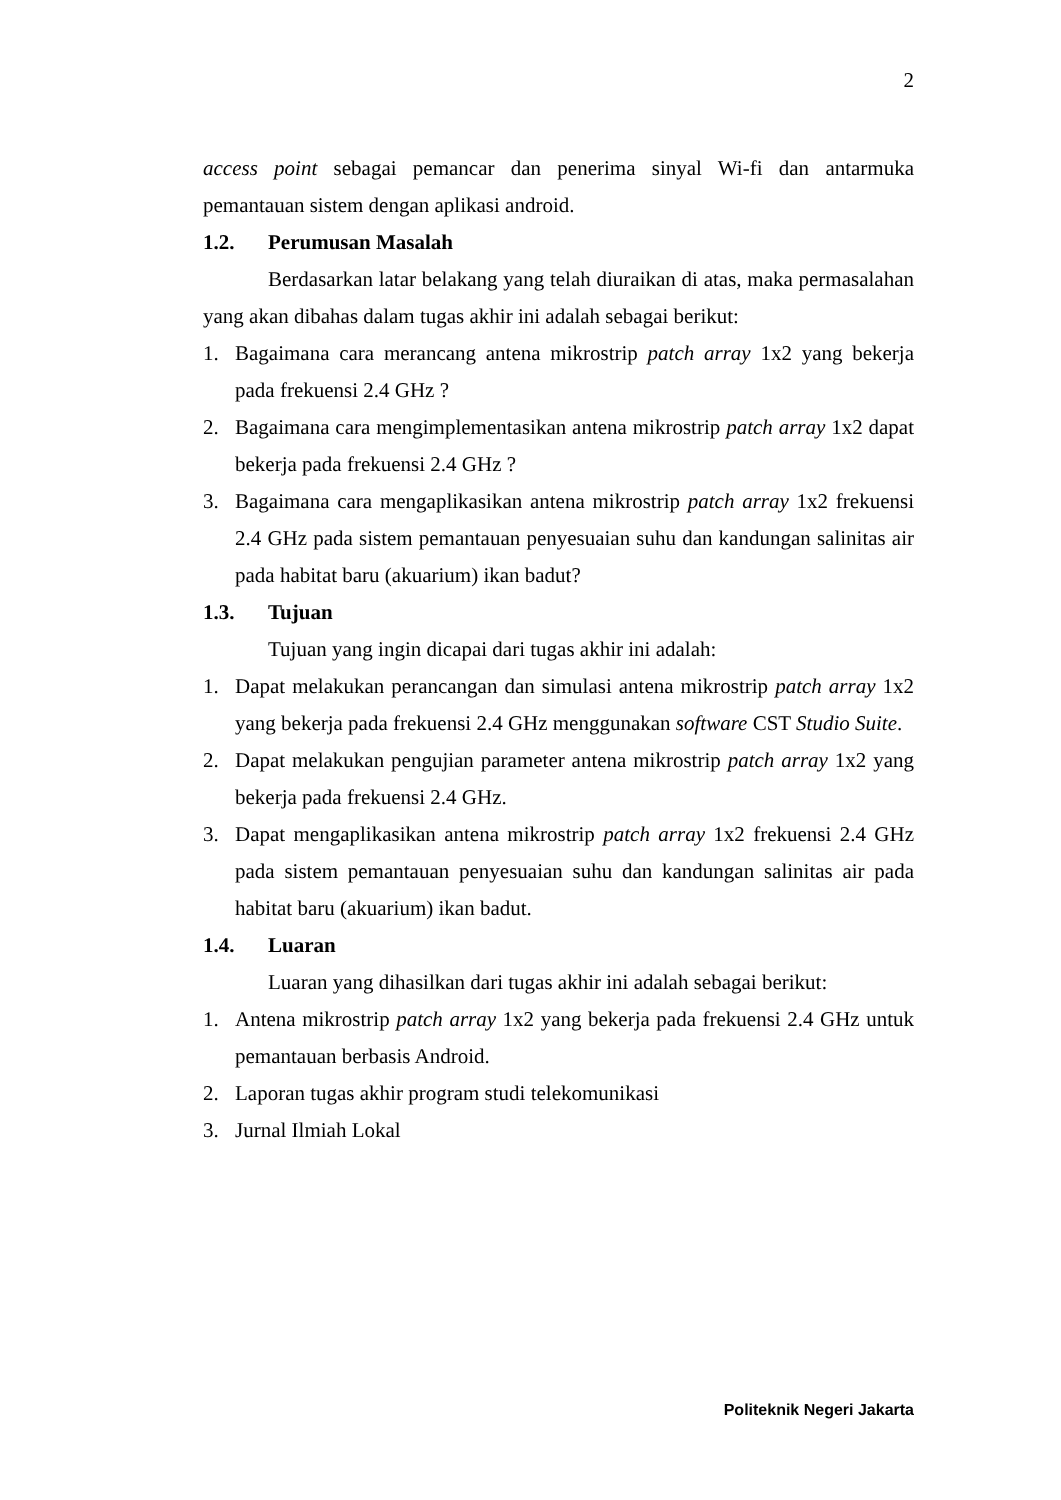2
access point sebagai pemancar dan penerima sinyal Wi-fi dan antarmuka pemantauan sistem dengan aplikasi android.
1.2. Perumusan Masalah
Berdasarkan latar belakang yang telah diuraikan di atas, maka permasalahan yang akan dibahas dalam tugas akhir ini adalah sebagai berikut:
1. Bagaimana cara merancang antena mikrostrip patch array 1x2 yang bekerja pada frekuensi 2.4 GHz ?
2. Bagaimana cara mengimplementasikan antena mikrostrip patch array 1x2 dapat bekerja pada frekuensi 2.4 GHz ?
3. Bagaimana cara mengaplikasikan antena mikrostrip patch array 1x2 frekuensi 2.4 GHz pada sistem pemantauan penyesuaian suhu dan kandungan salinitas air pada habitat baru (akuarium) ikan badut?
1.3. Tujuan
Tujuan yang ingin dicapai dari tugas akhir ini adalah:
1. Dapat melakukan perancangan dan simulasi antena mikrostrip patch array 1x2 yang bekerja pada frekuensi 2.4 GHz menggunakan software CST Studio Suite.
2. Dapat melakukan pengujian parameter antena mikrostrip patch array 1x2 yang bekerja pada frekuensi 2.4 GHz.
3. Dapat mengaplikasikan antena mikrostrip patch array 1x2 frekuensi 2.4 GHz pada sistem pemantauan penyesuaian suhu dan kandungan salinitas air pada habitat baru (akuarium) ikan badut.
1.4. Luaran
Luaran yang dihasilkan dari tugas akhir ini adalah sebagai berikut:
1. Antena mikrostrip patch array 1x2 yang bekerja pada frekuensi 2.4 GHz untuk pemantauan berbasis Android.
2. Laporan tugas akhir program studi telekomunikasi
3. Jurnal Ilmiah Lokal
Politeknik Negeri Jakarta